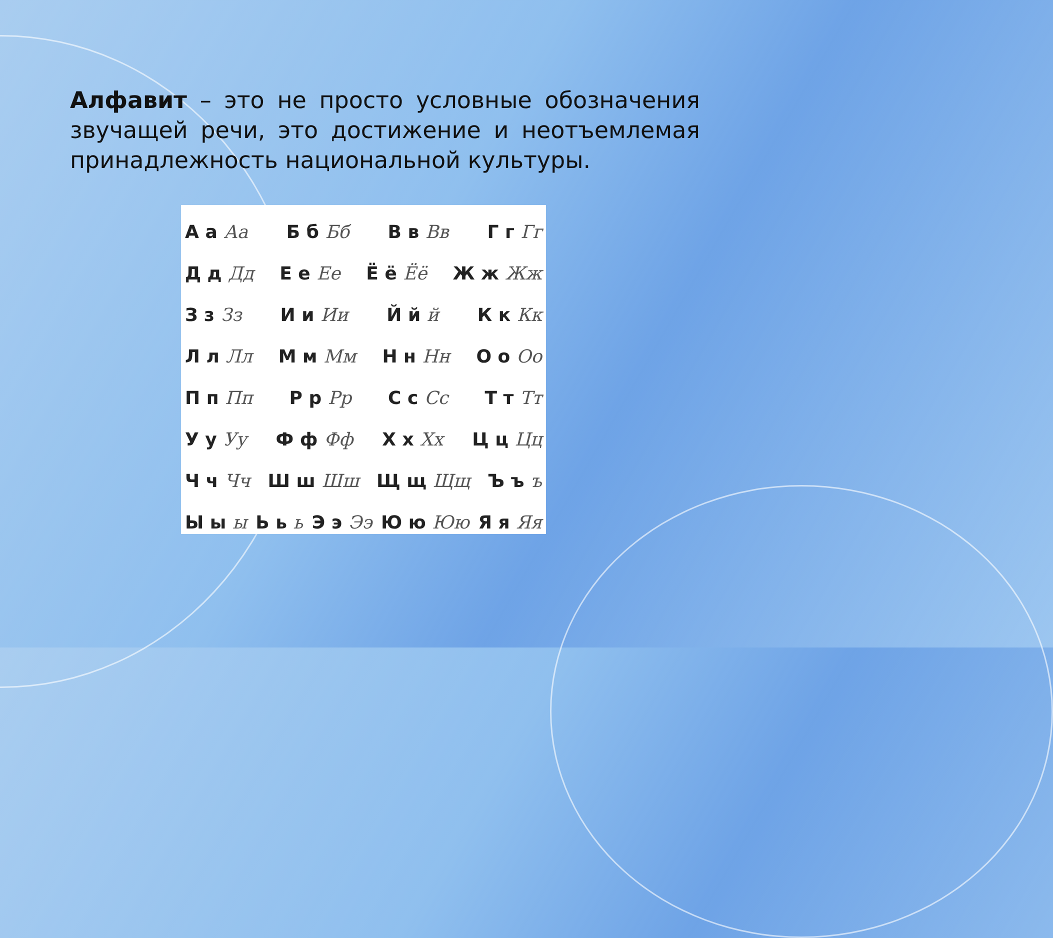Алфавит – это не просто условные обозначения звучащей речи, это достижение и неотъемлемая принадлежность национальной культуры.
А а Аа Б б Бб В в Вв Г г Гг
Д д Дд Е е Ее Ё ё Ёё Ж ж Жж
З з Зз И и Ии Й й й К к Кк
Л л Лл М м Мм Н н Нн О о Оо
П п Пп Р р Рр С с Сс Т т Тт
У у Уу Ф ф Фф Х х Хх Ц ц Цц
Ч ч Чч Ш ш Шш Щ щ Щщ Ъ ъ ъ
Ы ы ы Ь ь ь Э э Ээ Ю ю Юю Я я Яя